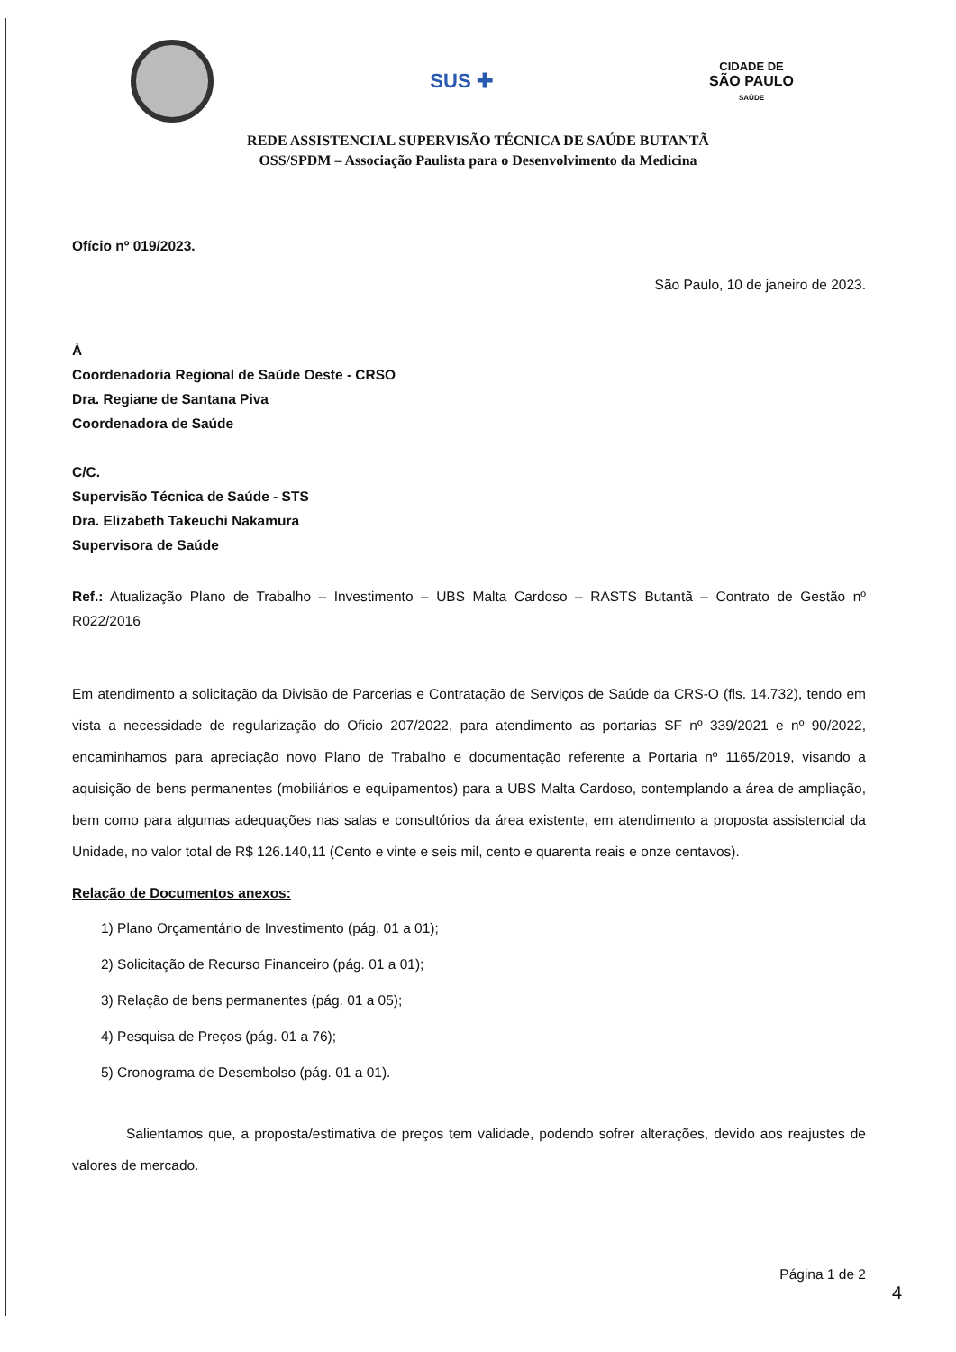SUS ✚
CIDADE DE
SÃO PAULO
SAÚDE
REDE ASSISTENCIAL SUPERVISÃO TÉCNICA DE SAÚDE BUTANTÃ
OSS/SPDM – Associação Paulista para o Desenvolvimento da Medicina
Ofício nº 019/2023.
São Paulo, 10 de janeiro de 2023.
À
Coordenadoria Regional de Saúde Oeste - CRSO
Dra. Regiane de Santana Piva
Coordenadora de Saúde
C/C.
Supervisão Técnica de Saúde - STS
Dra. Elizabeth Takeuchi Nakamura
Supervisora de Saúde
Ref.: Atualização Plano de Trabalho – Investimento – UBS Malta Cardoso – RASTS Butantã – Contrato de Gestão nº R022/2016
Em atendimento a solicitação da Divisão de Parcerias e Contratação de Serviços de Saúde da CRS-O (fls. 14.732), tendo em vista a necessidade de regularização do Oficio 207/2022, para atendimento as portarias SF nº 339/2021 e nº 90/2022, encaminhamos para apreciação novo Plano de Trabalho e documentação referente a Portaria nº 1165/2019, visando a aquisição de bens permanentes (mobiliários e equipamentos) para a UBS Malta Cardoso, contemplando a área de ampliação, bem como para algumas adequações nas salas e consultórios da área existente, em atendimento a proposta assistencial da Unidade, no valor total de R$ 126.140,11 (Cento e vinte e seis mil, cento e quarenta reais e onze centavos).
Relação de Documentos anexos:
1) Plano Orçamentário de Investimento (pág. 01 a 01);
2) Solicitação de Recurso Financeiro (pág. 01 a 01);
3) Relação de bens permanentes (pág. 01 a 05);
4) Pesquisa de Preços (pág. 01 a 76);
5) Cronograma de Desembolso (pág. 01 a 01).
Salientamos que, a proposta/estimativa de preços tem validade, podendo sofrer alterações, devido aos reajustes de valores de mercado.
Página 1 de 2
4